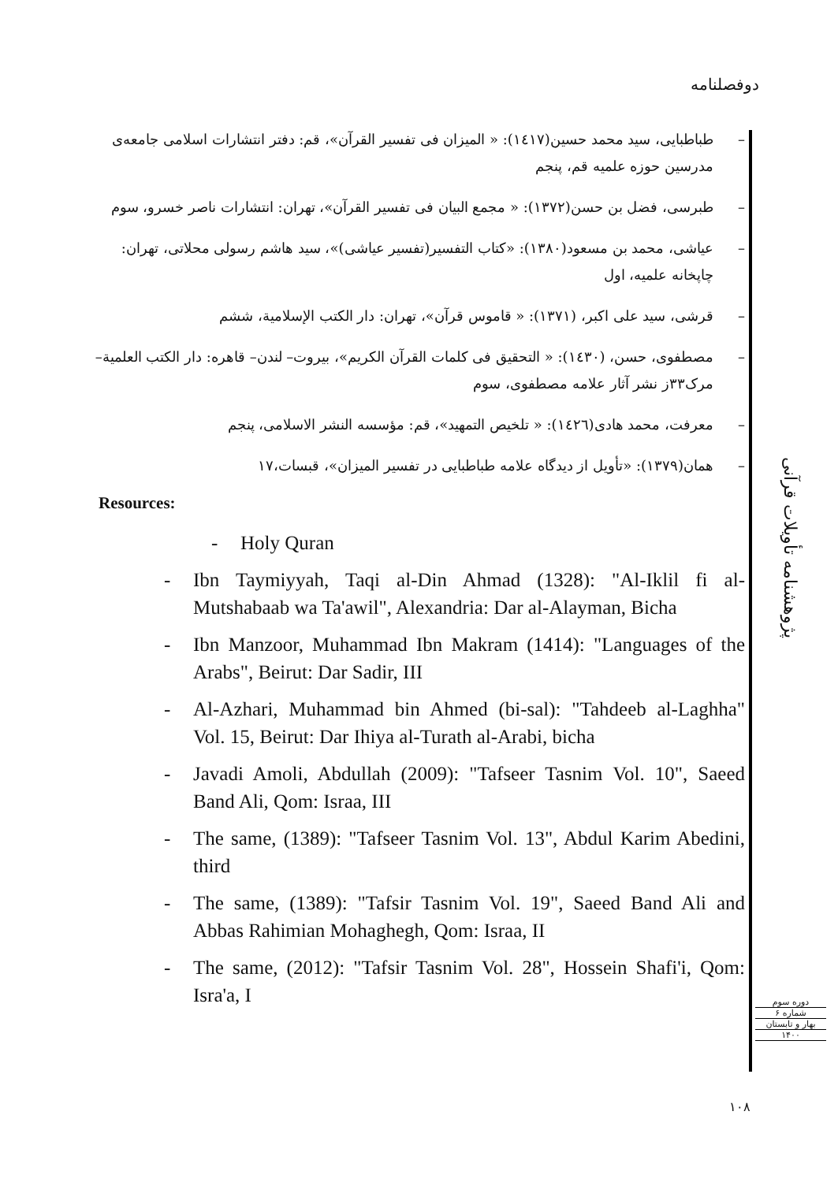دوفصلنامه
– طباطبایی، سید محمد حسین(۱٤۱۷): « المیزان فی تفسیر القرآن»، قم: دفتر انتشارات اسلامی جامعه‌ی مدرسین حوزه علمیه قم، پنجم
– طبرسی، فضل بن حسن(۱۳۷۲): « مجمع البیان فی تفسیر القرآن»، تهران: انتشارات ناصر خسرو، سوم
– عیاشی، محمد بن مسعود(۱۳۸۰): «کتاب التفسیر(تفسیر عیاشی)»، سید هاشم رسولی محلاتی، تهران: چاپخانه علمیه، اول
– قرشی، سید علی اکبر، (۱۳۷۱): « قاموس قرآن»، تهران: دار الکتب الإسلامیة، ششم
– مصطفوی، حسن، (۱٤۳۰): « التحقیق فی کلمات القرآن الکریم»، بیروت– لندن– قاهره: دار الکتب العلمیة– مرک۳۳ز نشر آثار علامه مصطفوی، سوم
– معرفت، محمد هادی(۱٤۲٦): « تلخیص التمهید»، قم: مؤسسه النشر الاسلامی، پنجم
– همان(۱۳۷۹): «تأویل از دیدگاه علامه طباطبایی در تفسیر المیزان»، قبسات،۱۷
Resources:
- Holy Quran
- Ibn Taymiyyah, Taqi al-Din Ahmad (1328): "Al-Iklil fi al-Mutshabaab wa Ta'awil", Alexandria: Dar al-Alayman, Bicha
- Ibn Manzoor, Muhammad Ibn Makram (1414): "Languages of the Arabs", Beirut: Dar Sadir, III
- Al-Azhari, Muhammad bin Ahmed (bi-sal): "Tahdeeb al-Laghha" Vol. 15, Beirut: Dar Ihiya al-Turath al-Arabi, bicha
- Javadi Amoli, Abdullah (2009): "Tafseer Tasnim Vol. 10", Saeed Band Ali, Qom: Israa, III
- The same, (1389): "Tafseer Tasnim Vol. 13", Abdul Karim Abedini, third
- The same, (1389): "Tafsir Tasnim Vol. 19", Saeed Band Ali and Abbas Rahimian Mohaghegh, Qom: Israa, II
- The same, (2012): "Tafsir Tasnim Vol. 28", Hossein Shafi'i, Qom: Isra'a, I
پژوهشنامه تأویلات قرآنی
دوره سوم
شماره ۶
بهار و تابستان
۱۴۰۰
۱۰۸